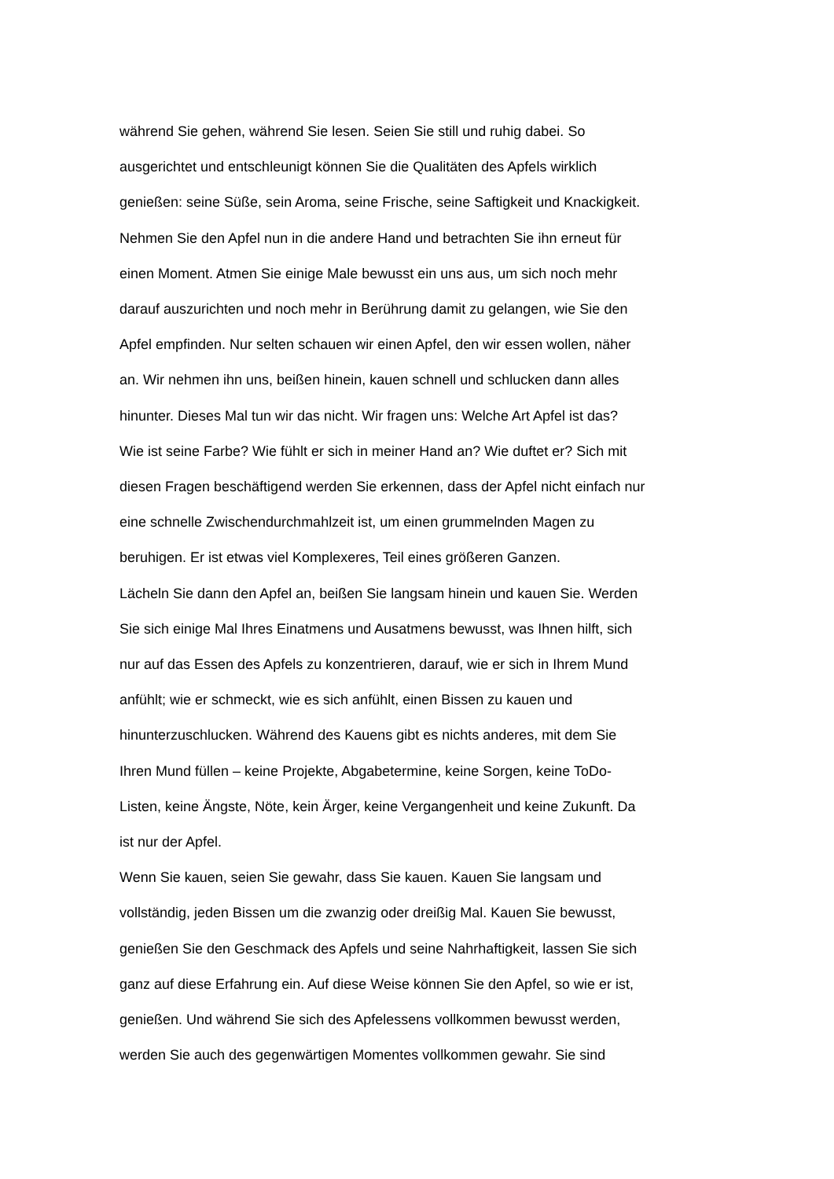während Sie gehen, während Sie lesen. Seien Sie still und ruhig dabei. So
ausgerichtet und entschleunigt können Sie die Qualitäten des Apfels wirklich
genießen: seine Süße, sein Aroma, seine Frische, seine Saftigkeit und Knackigkeit.
Nehmen Sie den Apfel nun in die andere Hand und betrachten Sie ihn erneut für
einen Moment. Atmen Sie einige Male bewusst ein uns aus, um sich noch mehr
darauf auszurichten und noch mehr in Berührung damit zu gelangen, wie Sie den
Apfel empfinden. Nur selten schauen wir einen Apfel, den wir essen wollen, näher
an. Wir nehmen ihn uns, beißen hinein, kauen schnell und schlucken dann alles
hinunter. Dieses Mal tun wir das nicht. Wir fragen uns: Welche Art Apfel ist das?
Wie ist seine Farbe? Wie fühlt er sich in meiner Hand an? Wie duftet er? Sich mit
diesen Fragen beschäftigend werden Sie erkennen, dass der Apfel nicht einfach nur
eine schnelle Zwischendurchmahlzeit ist, um einen grummelnden Magen zu
beruhigen. Er ist etwas viel Komplexeres, Teil eines größeren Ganzen.
Lächeln Sie dann den Apfel an, beißen Sie langsam hinein und kauen Sie. Werden
Sie sich einige Mal Ihres Einatmens und Ausatmens bewusst, was Ihnen hilft, sich
nur auf das Essen des Apfels zu konzentrieren, darauf, wie er sich in Ihrem Mund
anfühlt; wie er schmeckt, wie es sich anfühlt, einen Bissen zu kauen und
hinunterzuschlucken. Während des Kauens gibt es nichts anderes, mit dem Sie
Ihren Mund füllen – keine Projekte, Abgabetermine, keine Sorgen, keine ToDo-
Listen, keine Ängste, Nöte, kein Ärger, keine Vergangenheit und keine Zukunft. Da
ist nur der Apfel.
Wenn Sie kauen, seien Sie gewahr, dass Sie kauen. Kauen Sie langsam und
vollständig, jeden Bissen um die zwanzig oder dreißig Mal. Kauen Sie bewusst,
genießen Sie den Geschmack des Apfels und seine Nahrhaftigkeit, lassen Sie sich
ganz auf diese Erfahrung ein. Auf diese Weise können Sie den Apfel, so wie er ist,
genießen. Und während Sie sich des Apfelessens vollkommen bewusst werden,
werden Sie auch des gegenwärtigen Momentes vollkommen gewahr. Sie sind